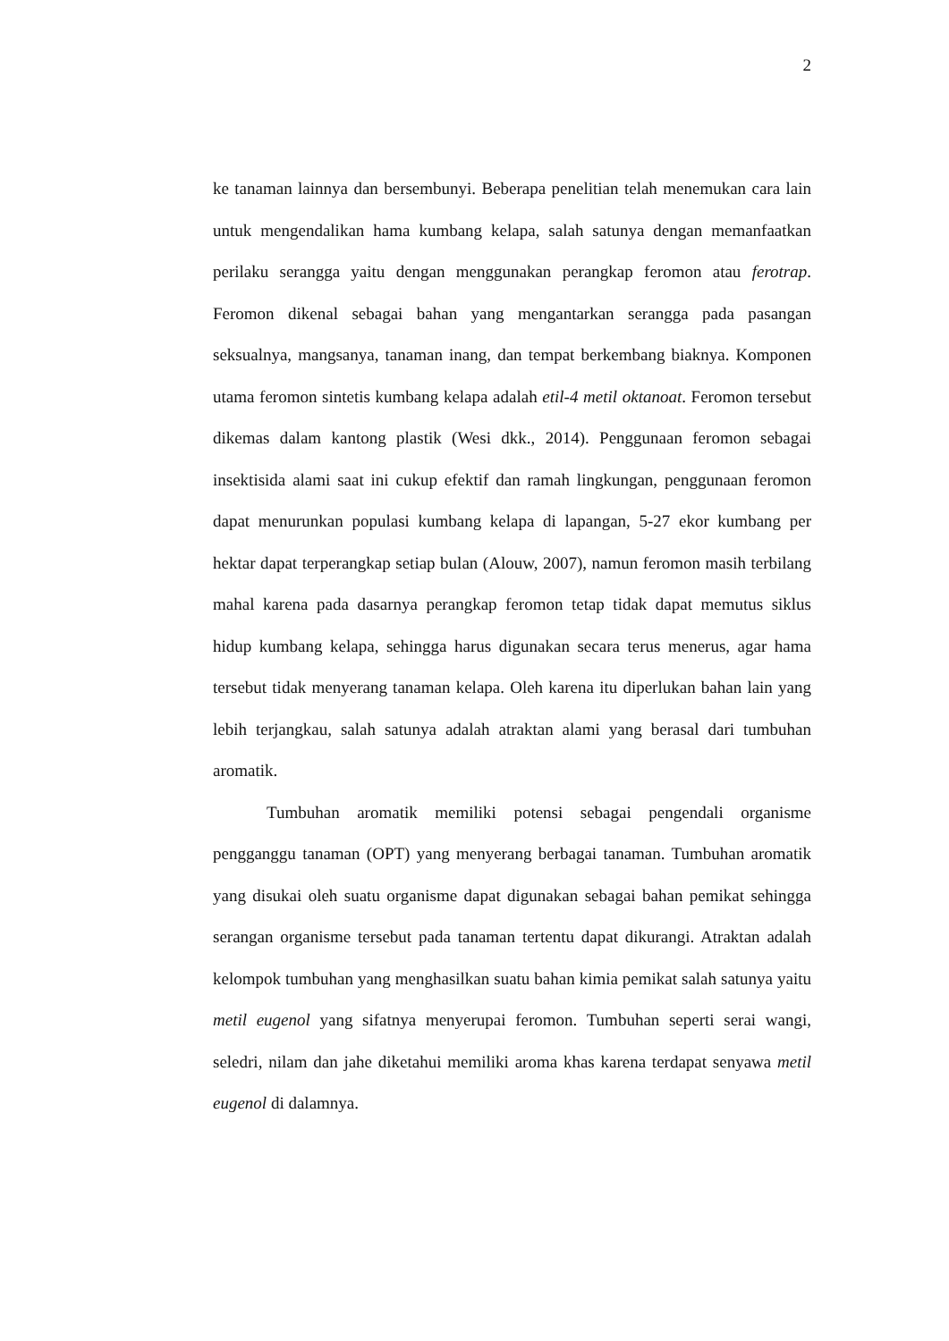2
ke tanaman lainnya dan bersembunyi. Beberapa penelitian telah menemukan cara lain untuk mengendalikan hama kumbang kelapa, salah satunya dengan memanfaatkan perilaku serangga yaitu dengan menggunakan perangkap feromon atau ferotrap. Feromon dikenal sebagai bahan yang mengantarkan serangga pada pasangan seksualnya, mangsanya, tanaman inang, dan tempat berkembang biaknya. Komponen utama feromon sintetis kumbang kelapa adalah etil-4 metil oktanoat. Feromon tersebut dikemas dalam kantong plastik (Wesi dkk., 2014). Penggunaan feromon sebagai insektisida alami saat ini cukup efektif dan ramah lingkungan, penggunaan feromon dapat menurunkan populasi kumbang kelapa di lapangan, 5-27 ekor kumbang per hektar dapat terperangkap setiap bulan (Alouw, 2007), namun feromon masih terbilang mahal karena pada dasarnya perangkap feromon tetap tidak dapat memutus siklus hidup kumbang kelapa, sehingga harus digunakan secara terus menerus, agar hama tersebut tidak menyerang tanaman kelapa. Oleh karena itu diperlukan bahan lain yang lebih terjangkau, salah satunya adalah atraktan alami yang berasal dari tumbuhan aromatik.
Tumbuhan aromatik memiliki potensi sebagai pengendali organisme pengganggu tanaman (OPT) yang menyerang berbagai tanaman. Tumbuhan aromatik yang disukai oleh suatu organisme dapat digunakan sebagai bahan pemikat sehingga serangan organisme tersebut pada tanaman tertentu dapat dikurangi. Atraktan adalah kelompok tumbuhan yang menghasilkan suatu bahan kimia pemikat salah satunya yaitu metil eugenol yang sifatnya menyerupai feromon. Tumbuhan seperti serai wangi, seledri, nilam dan jahe diketahui memiliki aroma khas karena terdapat senyawa metil eugenol di dalamnya.